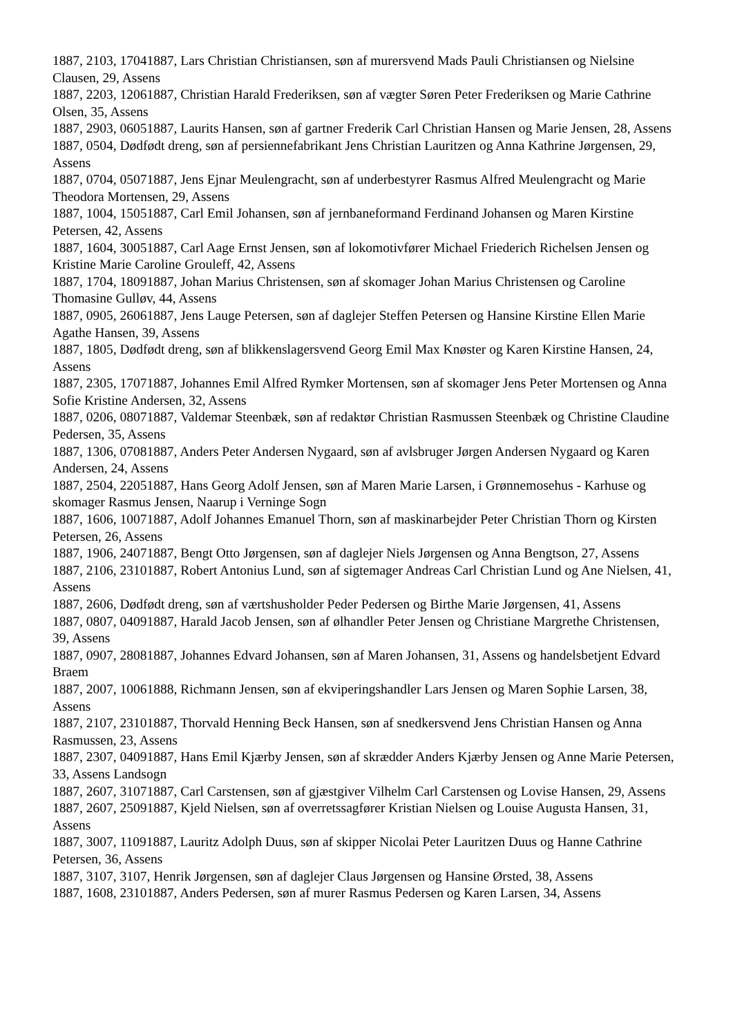1887, 2103, 17041887, Lars Christian Christiansen, søn af murersvend Mads Pauli Christiansen og Nielsine Clausen, 29, Assens
1887, 2203, 12061887, Christian Harald Frederiksen, søn af vægter Søren Peter Frederiksen og Marie Cathrine Olsen, 35, Assens
1887, 2903, 06051887, Laurits Hansen, søn af gartner Frederik Carl Christian Hansen og Marie Jensen, 28, Assens
1887, 0504, Dødfødt dreng, søn af persiennefabrikant Jens Christian Lauritzen og Anna Kathrine Jørgensen, 29, Assens
1887, 0704, 05071887, Jens Ejnar Meulengracht, søn af underbestyrer Rasmus Alfred Meulengracht og Marie Theodora Mortensen, 29, Assens
1887, 1004, 15051887, Carl Emil Johansen, søn af jernbaneformand Ferdinand Johansen og Maren Kirstine Petersen, 42, Assens
1887, 1604, 30051887, Carl Aage Ernst Jensen, søn af lokomotivfører Michael Friederich Richelsen Jensen og Kristine Marie Caroline Grouleff, 42, Assens
1887, 1704, 18091887, Johan Marius Christensen, søn af skomager Johan Marius Christensen og Caroline Thomasine Gulløv, 44, Assens
1887, 0905, 26061887, Jens Lauge Petersen, søn af daglejer Steffen Petersen og Hansine Kirstine Ellen Marie Agathe Hansen, 39, Assens
1887, 1805, Dødfødt dreng, søn af blikkenslagersvend Georg Emil Max Knøster og Karen Kirstine Hansen, 24, Assens
1887, 2305, 17071887, Johannes Emil Alfred Rymker Mortensen, søn af skomager Jens Peter Mortensen og Anna Sofie Kristine Andersen, 32, Assens
1887, 0206, 08071887, Valdemar Steenbæk, søn af redaktør Christian Rasmussen Steenbæk og Christine Claudine Pedersen, 35, Assens
1887, 1306, 07081887, Anders Peter Andersen Nygaard, søn af avlsbruger Jørgen Andersen Nygaard og Karen Andersen, 24, Assens
1887, 2504, 22051887, Hans Georg Adolf Jensen, søn af Maren Marie Larsen, i Grønnemosehus - Karhuse og skomager Rasmus Jensen, Naarup i Verninge Sogn
1887, 1606, 10071887, Adolf Johannes Emanuel Thorn, søn af maskinarbejder Peter Christian Thorn og Kirsten Petersen, 26, Assens
1887, 1906, 24071887, Bengt Otto Jørgensen, søn af daglejer Niels Jørgensen og Anna Bengtson, 27, Assens
1887, 2106, 23101887, Robert Antonius Lund, søn af sigtemager Andreas Carl Christian Lund og Ane Nielsen, 41, Assens
1887, 2606, Dødfødt dreng, søn af værtshusholder Peder Pedersen og Birthe Marie Jørgensen, 41, Assens
1887, 0807, 04091887, Harald Jacob Jensen, søn af ølhandler Peter Jensen og Christiane Margrethe Christensen, 39, Assens
1887, 0907, 28081887, Johannes Edvard Johansen, søn af Maren Johansen, 31, Assens og handelsbetjent Edvard Braem
1887, 2007, 10061888, Richmann Jensen, søn af ekviperingshandler Lars Jensen og Maren Sophie Larsen, 38, Assens
1887, 2107, 23101887, Thorvald Henning Beck Hansen, søn af snedkersvend Jens Christian Hansen og Anna Rasmussen, 23, Assens
1887, 2307, 04091887, Hans Emil Kjærby Jensen, søn af skrædder Anders Kjærby Jensen og Anne Marie Petersen, 33, Assens Landsogn
1887, 2607, 31071887, Carl Carstensen, søn af gjæstgiver Vilhelm Carl Carstensen og Lovise Hansen, 29, Assens
1887, 2607, 25091887, Kjeld Nielsen, søn af overretssagfører Kristian Nielsen og Louise Augusta Hansen, 31, Assens
1887, 3007, 11091887, Lauritz Adolph Duus, søn af skipper Nicolai Peter Lauritzen Duus og Hanne Cathrine Petersen, 36, Assens
1887, 3107, 3107, Henrik Jørgensen, søn af daglejer Claus Jørgensen og Hansine Ørsted, 38, Assens
1887, 1608, 23101887, Anders Pedersen, søn af murer Rasmus Pedersen og Karen Larsen, 34, Assens